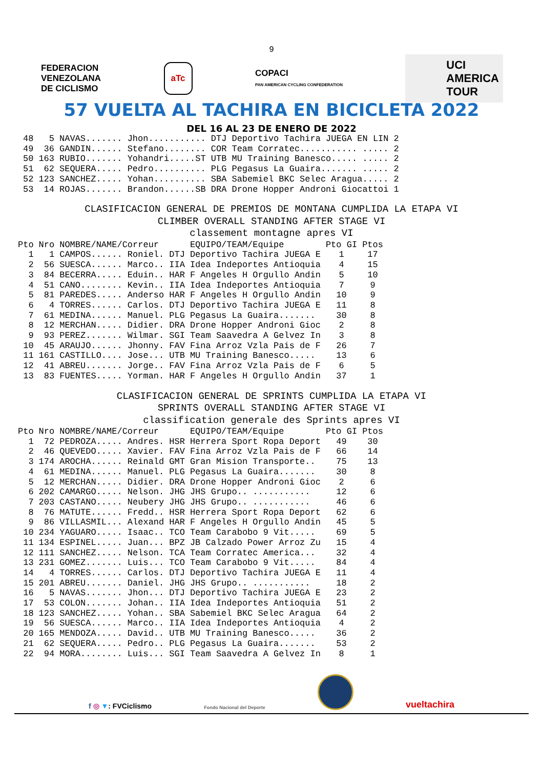9
FEDERACION
VENEZOLANA
DE CICLISMO
aTc
COPACI
PAN AMERICAN CYCLING CONFEDERATION
UCI
AMERICA
TOUR
57 VUELTA AL TACHIRA EN BICICLETA 2022
DEL 16 AL 23 DE ENERO DE 2022
| 48 | 5 | NAVAS....... Jhon........... DTJ | Deportivo Tachira JUEGA EN LIN | 2 |
| 49 | 36 | GANDIN...... Stefano........ COR | Team Corratec........... ..... | 2 |
| 50 | 163 | RUBIO....... Yohandri.....ST UTB | MU Training Banesco..... ..... | 2 |
| 51 | 62 | SEQUERA..... Pedro.......... PLG | Pegasus La Guaira....... ..... | 2 |
| 52 | 123 | SANCHEZ..... Yohan.......... SBA | Sabemiel BKC Selec Aragua..... | 2 |
| 53 | 14 | ROJAS....... Brandon......SB DRA | Drone Hopper Androni Giocattoi | 1 |
CLASIFICACION GENERAL DE PREMIOS DE MONTANA CUMPLIDA LA ETAPA VI
CLIMBER OVERALL STANDING AFTER STAGE VI
classement montagne apres VI
| Pto | Nro | NOMBRE/NAME/Correur | | EQUIPO/TEAM/Equipe | Pto GI | Ptos |
| --- | --- | --- | --- | --- | --- | --- |
| 1 | 1 | CAMPOS...... Roniel. | DTJ | Deportivo Tachira JUEGA E | 1 | 17 |
| 2 | 56 | SUESCA...... Marco.. | IIA | Idea Indeportes Antioquia | 4 | 15 |
| 3 | 84 | BECERRA..... Eduin.. | HAR | F Angeles H Orgullo Andin | 5 | 10 |
| 4 | 51 | CANO........ Kevin.. | IIA | Idea Indeportes Antioquia | 7 | 9 |
| 5 | 81 | PAREDES..... Anderso | HAR | F Angeles H Orgullo Andin | 10 | 9 |
| 6 | 4 | TORRES...... Carlos. | DTJ | Deportivo Tachira JUEGA E | 11 | 8 |
| 7 | 61 | MEDINA...... Manuel. | PLG | Pegasus La Guaira....... | 30 | 8 |
| 8 | 12 | MERCHAN..... Didier. | DRA | Drone Hopper Androni Gioc | 2 | 8 |
| 9 | 93 | PEREZ....... Wilmar. | SGI | Team Saavedra A Gelvez In | 3 | 8 |
| 10 | 45 | ARAUJO...... Jhonny. | FAV | Fina Arroz Vzla Pais de F | 26 | 7 |
| 11 | 161 | CASTILLO.... Jose... | UTB | MU Training Banesco..... | 13 | 6 |
| 12 | 41 | ABREU....... Jorge.. | FAV | Fina Arroz Vzla Pais de F | 6 | 5 |
| 13 | 83 | FUENTES..... Yorman. | HAR | F Angeles H Orgullo Andin | 37 | 1 |
CLASIFICACION GENERAL DE SPRINTS CUMPLIDA LA ETAPA VI
SPRINTS OVERALL STANDING AFTER STAGE VI
classification generale des Sprints apres VI
| Pto | Nro | NOMBRE/NAME/Correur | | EQUIPO/TEAM/Equipe | Pto GI | Ptos |
| --- | --- | --- | --- | --- | --- | --- |
| 1 | 72 | PEDROZA..... Andres. | HSR | Herrera Sport Ropa Deport | 49 | 30 |
| 2 | 46 | QUEVEDO..... Xavier. | FAV | Fina Arroz Vzla Pais de F | 66 | 14 |
| 3 | 174 | AROCHA...... Reinald | GMT | Gran Mision Transporte.. | 75 | 13 |
| 4 | 61 | MEDINA...... Manuel. | PLG | Pegasus La Guaira....... | 30 | 8 |
| 5 | 12 | MERCHAN..... Didier. | DRA | Drone Hopper Androni Gioc | 2 | 6 |
| 6 | 202 | CAMARGO..... Nelson. | JHG | JHS Grupo.. ........... | 12 | 6 |
| 7 | 203 | CASTANO..... Neubery | JHG | JHS Grupo.. ........... | 46 | 6 |
| 8 | 76 | MATUTE...... Fredd.. | HSR | Herrera Sport Ropa Deport | 62 | 6 |
| 9 | 86 | VILLASMIL... Alexand | HAR | F Angeles H Orgullo Andin | 45 | 5 |
| 10 | 234 | YAGUARO..... Isaac.. | TCO | Team Carabobo 9 Vit..... | 69 | 5 |
| 11 | 134 | ESPINEL..... Juan... | BPZ | JB Calzado Power Arroz Zu | 15 | 4 |
| 12 | 111 | SANCHEZ..... Nelson. | TCA | Team Corratec America... | 32 | 4 |
| 13 | 231 | GOMEZ....... Luis... | TCO | Team Carabobo 9 Vit..... | 84 | 4 |
| 14 | 4 | TORRES...... Carlos. | DTJ | Deportivo Tachira JUEGA E | 11 | 4 |
| 15 | 201 | ABREU....... Daniel. | JHG | JHS Grupo.. ........... | 18 | 2 |
| 16 | 5 | NAVAS....... Jhon... | DTJ | Deportivo Tachira JUEGA E | 23 | 2 |
| 17 | 53 | COLON....... Johan.. | IIA | Idea Indeportes Antioquia | 51 | 2 |
| 18 | 123 | SANCHEZ..... Yohan.. | SBA | Sabemiel BKC Selec Aragua | 64 | 2 |
| 19 | 56 | SUESCA...... Marco.. | IIA | Idea Indeportes Antioquia | 4 | 2 |
| 20 | 165 | MENDOZA..... David.. | UTB | MU Training Banesco..... | 36 | 2 |
| 21 | 62 | SEQUERA..... Pedro.. | PLG | Pegasus La Guaira....... | 53 | 2 |
| 22 | 94 | MORA........ Luis... | SGI | Team Saavedra A Gelvez In | 8 | 1 |
f ◎ ▼: FVCiclismo
Fondo Nacional del Deporte
vueltachira